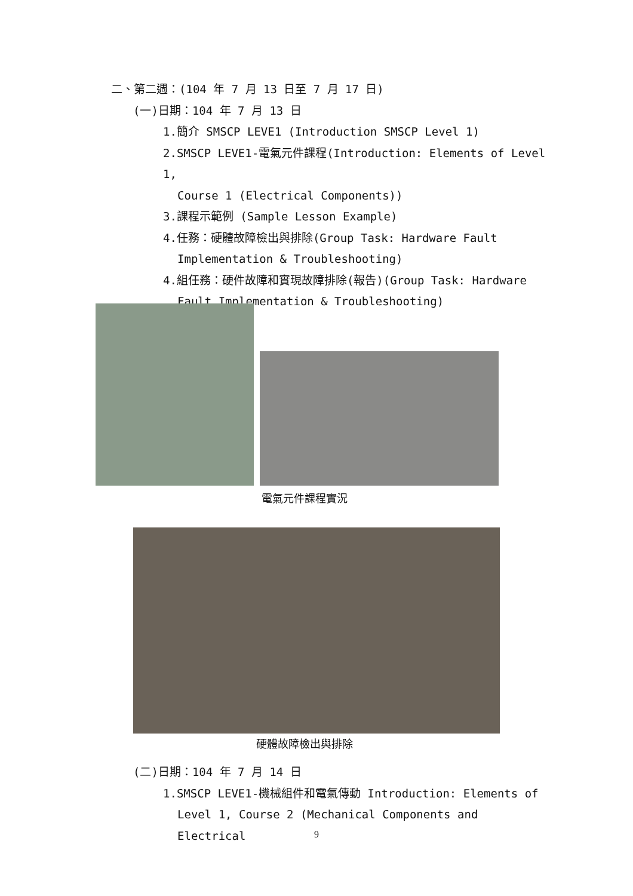二、第二週：(104 年 7 月 13 日至 7 月 17 日)
(一)日期：104 年 7 月 13 日
1.簡介 SMSCP LEVE1 (Introduction SMSCP Level 1)
2.SMSCP LEVE1-電氣元件課程(Introduction: Elements of Level 1,
Course 1 (Electrical Components))
3.課程示範例 (Sample Lesson Example)
4.任務：硬體故障檢出與排除(Group Task: Hardware Fault
Implementation & Troubleshooting)
4.組任務：硬件故障和實現故障排除(報告)(Group Task: Hardware
Fault Implementation & Troubleshooting)
電氣元件課程實況
硬體故障檢出與排除
(二)日期：104 年 7 月 14 日
1.SMSCP LEVE1-機械組件和電氣傳動 Introduction: Elements of
Level 1, Course 2 (Mechanical Components and Electrical
9